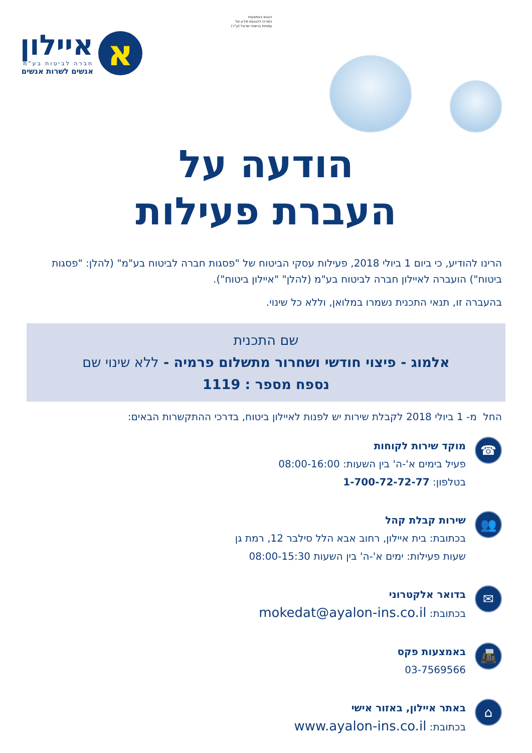הונגש באמצעות
המרכז להנגשת מידע של
עמותת נגישות ישראל (ע"ר)
א
איילון
חברה לביטוח בע"מ
אנשים לשרות אנשים
הודעה על
העברת פעילות
הרינו להודיע, כי ביום 1 ביולי 2018, פעילות עסקי הביטוח של "פסגות חברה לביטוח בע"מ" (להלן: "פסגות ביטוח") הועברה לאיילון חברה לביטוח בע"מ (להלן" "איילון ביטוח").
בהעברה זו, תנאי התכנית נשמרו במלואן, וללא כל שינוי.
שם התכנית
אלמוג - פיצוי חודשי ושחרור מתשלום פרמיה - ללא שינוי שם
נספח מספר : 1119
החל מ- 1 ביולי 2018 לקבלת שירות יש לפנות לאיילון ביטוח, בדרכי ההתקשרות הבאים:
☎
מוקד שירות לקוחות
פעיל בימים א'-ה' בין השעות: 08:00-16:00
בטלפון: 1-700-72-72-77
👥
שירות קבלת קהל
בכתובת: בית איילון, רחוב אבא הלל סילבר 12, רמת גן
שעות פעילות: ימים א'-ה' בין השעות 08:00-15:30
✉
בדואר אלקטרוני
בכתובת: mokedat@ayalon-ins.co.il
📠
באמצעות פקס
03-7569566
⌂
באתר איילון, באזור אישי
בכתובת: www.ayalon-ins.co.il